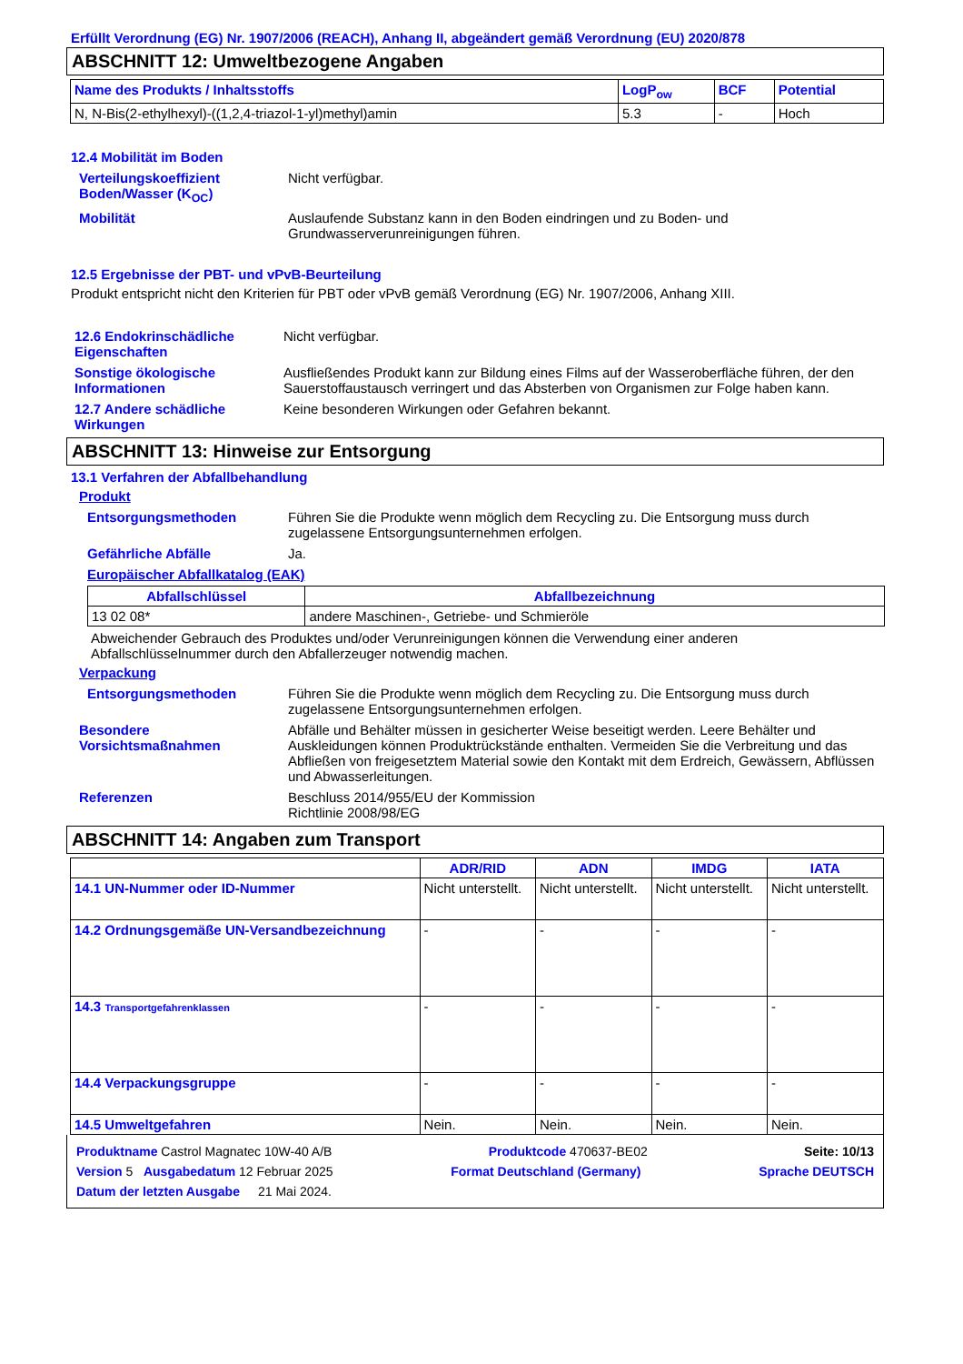Erfüllt Verordnung (EG) Nr. 1907/2006 (REACH), Anhang II, abgeändert gemäß Verordnung (EU) 2020/878
ABSCHNITT 12: Umweltbezogene Angaben
| Name des Produkts / Inhaltsstoffs | LogP<sub>ow</sub> | BCF | Potential |
| --- | --- | --- | --- |
| N, N-Bis(2-ethylhexyl)-((1,2,4-triazol-1-yl)methyl)amin | 5.3 | - | Hoch |
12.4 Mobilität im Boden
Verteilungskoeffizient Boden/Wasser (K<sub>OC</sub>)
Nicht verfügbar.
Mobilität Auslaufende Substanz kann in den Boden eindringen und zu Boden- und Grundwasserverunreinigungen führen.
12.5 Ergebnisse der PBT- und vPvB-Beurteilung
Produkt entspricht nicht den Kriterien für PBT oder vPvB gemäß Verordnung (EG) Nr. 1907/2006, Anhang XIII.
12.6 Endokrinschädliche Eigenschaften
Nicht verfügbar.
Sonstige ökologische Informationen
Ausfließendes Produkt kann zur Bildung eines Films auf der Wasseroberfläche führen, der den Sauerstoffaustausch verringert und das Absterben von Organismen zur Folge haben kann.
12.7 Andere schädliche Wirkungen
Keine besonderen Wirkungen oder Gefahren bekannt.
ABSCHNITT 13: Hinweise zur Entsorgung
13.1 Verfahren der Abfallbehandlung
Produkt
Entsorgungsmethoden Führen Sie die Produkte wenn möglich dem Recycling zu. Die Entsorgung muss durch zugelassene Entsorgungsunternehmen erfolgen.
Gefährliche Abfälle Ja.
Europäischer Abfallkatalog (EAK)
| Abfallschlüssel | Abfallbezeichnung |
| --- | --- |
| 13 02 08* | andere Maschinen-, Getriebe- und Schmieröle |
Abweichender Gebrauch des Produktes und/oder Verunreinigungen können die Verwendung einer anderen Abfallschlüsselnummer durch den Abfallerzeuger notwendig machen.
Verpackung
Entsorgungsmethoden Führen Sie die Produkte wenn möglich dem Recycling zu. Die Entsorgung muss durch zugelassene Entsorgungsunternehmen erfolgen.
Besondere Vorsichtsmaßnahmen
Abfälle und Behälter müssen in gesicherter Weise beseitigt werden. Leere Behälter und Auskleidungen können Produktrückstände enthalten. Vermeiden Sie die Verbreitung und das Abfließen von freigesetztem Material sowie den Kontakt mit dem Erdreich, Gewässern, Abflüssen und Abwasserleitungen.
Referenzen Beschluss 2014/955/EU der Kommission
Richtlinie 2008/98/EG
ABSCHNITT 14: Angaben zum Transport
| | ADR/RID | ADN | IMDG | IATA |
| --- | --- | --- | --- | --- |
| 14.1 UN-Nummer oder ID-Nummer | Nicht unterstellt. | Nicht unterstellt. | Nicht unterstellt. | Nicht unterstellt. |
| 14.2 Ordnungsgemäße UN-Versandbezeichnung | - | - | - | - |
| 14.3 Transportgefahrenklassen | - | - | - | - |
| 14.4 Verpackungsgruppe | - | - | - | - |
| 14.5 Umweltgefahren | Nein. | Nein. | Nein. | Nein. |
Produktname Castrol Magnatec 10W-40 A/B Produktcode 470637-BE02 Seite: 10/13
Version 5 Ausgabedatum 12 Februar 2025 Format Deutschland (Germany) Sprache DEUTSCH
Datum der letzten Ausgabe 21 Mai 2024.